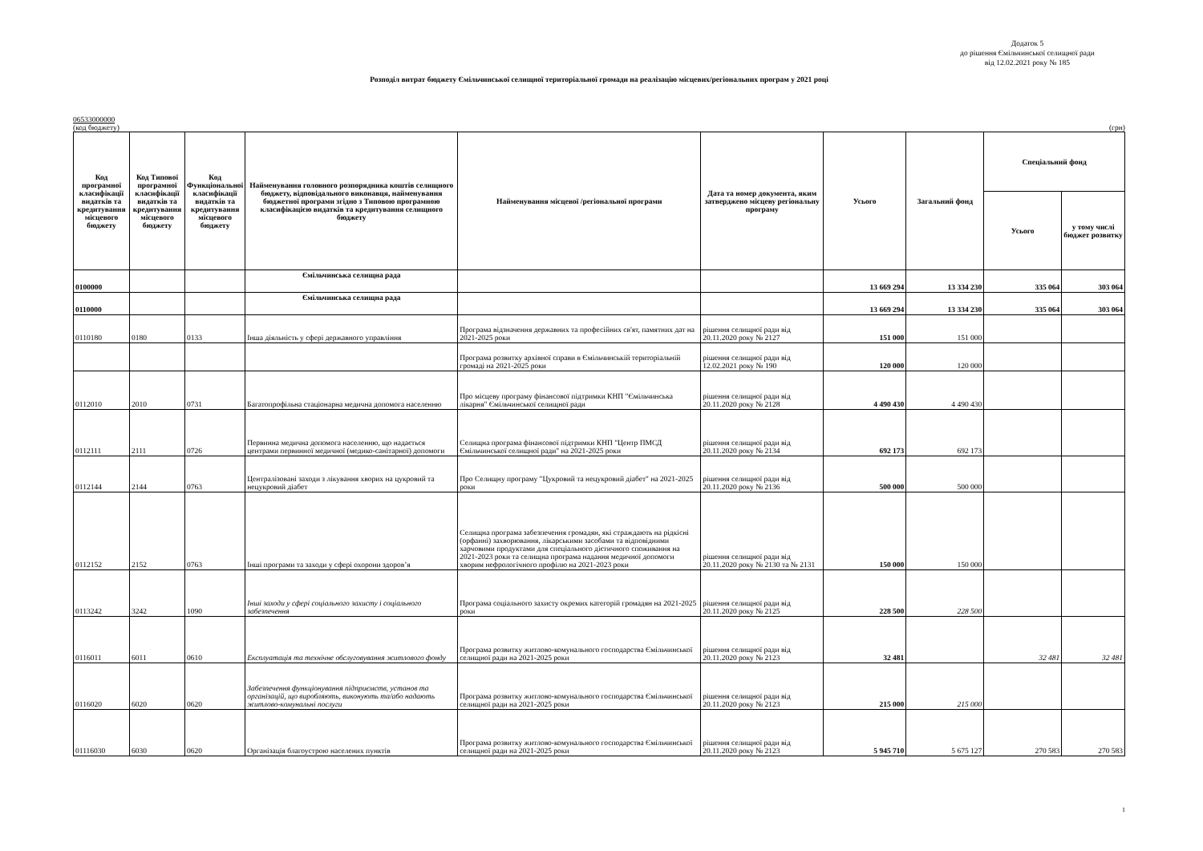Додаток 5
до рішення Ємільчинської селищної ради
від 12.02.2021 року № 185
Розподіл витрат бюджету Ємільчинської селищної територіальної громади на реалізацію місцевих/регіональних програм у 2021 році
06533000000
(код бюджету) (грн)
| Код програмної класифікації видатків та кредитування місцевого бюджету | Код Типової програмної класифікації видатків та кредитування місцевого бюджету | Код Функціональної класифікації видатків та кредитування місцевого бюджету | Найменування головного розпорядника коштів селищного бюджету, відповідального виконавця, найменування бюджетної програми згідно з Типовою програмною класифікацією видатків та кредитування селищного бюджету | Найменування місцевої /регіональної програми | Дата та номер документа, яким затверджено місцеву регіональну програму | Усього | Загальний фонд | Спеціальний фонд | |
| --- | --- | --- | --- | --- | --- | --- | --- | --- | --- |
| | | | | | | | | Усього | у тому числі бюджет розвитку |
| 0100000 | | | Ємільчинська селищна рада | | | 13 669 294 | 13 334 230 | 335 064 | 303 064 |
| 0110000 | | | Ємільчинська селищна рада | | | 13 669 294 | 13 334 230 | 335 064 | 303 064 |
| 0110180 | 0180 | 0133 | Інша діяльність у сфері державного управління | Програма відзначення державних та професійних св'ят, памятних дат на 2021-2025 роки | рішення селищної ради від 20.11.2020 року № 2127 | 151 000 | 151 000 | | |
| | | | | Програма розвитку архівної справи в Ємільчинській територіальній громаді на 2021-2025 роки | рішення селищної ради від 12.02.2021 року № 190 | 120 000 | 120 000 | | |
| 0112010 | 2010 | 0731 | Багатопрофільна стаціонарна медична допомога населенню | Про місцеву програму фінансової підтримки КНП "Ємільчинська лікарня" Ємільчинської селищної ради | рішення селищної ради від 20.11.2020 року № 2128 | 4 490 430 | 4 490 430 | | |
| 0112111 | 2111 | 0726 | Первинна медична допомога населенню, що надається центрами первинної медичної (медико-санітарної) допомоги | Селищна програма фінансової підтримки КНП "Центр ПМСД Ємільчинської селищної ради" на 2021-2025 роки | рішення селищної ради від 20.11.2020 року № 2134 | 692 173 | 692 173 | | |
| 0112144 | 2144 | 0763 | Централізовані заходи з лікування хворих на цукровий та нецукровий діабет | Про Селищну програму "Цукровий та нецукровий діабет" на 2021-2025 роки | рішення селищної ради від 20.11.2020 року № 2136 | 500 000 | 500 000 | | |
| 0112152 | 2152 | 0763 | Інші програми та заходи у сфері охорони здоров’я | Селищна програма забезпечення громадян, які страждають на рідкісні (орфанні) захворювання, лікарськими засобами та відповідними харчовими продуктами для спеціального дієтичного споживання на 2021-2023 роки та селищна програма надання медичної допомоги хворим нефрологічного профілю на 2021-2023 роки | рішення селищної ради від 20.11.2020 року № 2130 та № 2131 | 150 000 | 150 000 | | |
| 0113242 | 3242 | 1090 | Інші заходи у сфері соціального захисту і соціального забезпечення | Програма соціального захисту окремих категорій громадян на 2021-2025 роки | рішення селищної ради від 20.11.2020 року № 2125 | 228 500 | 228 500 | | |
| 0116011 | 6011 | 0610 | Експлуатація та технічне обслуговування житлового фонду | Програма розвитку житлово-комунального господарства Ємільчинської селищної ради на 2021-2025 роки | рішення селищної ради від 20.11.2020 року № 2123 | 32 481 | | 32 481 | 32 481 |
| 0116020 | 6020 | 0620 | Забезпечення функціонування підприємств, установ та організацій, що виробляють, виконують та/або надають житлово-комунальні послуги | Програма розвитку житлово-комунального господарства Ємільчинської селищної ради на 2021-2025 роки | рішення селищної ради від 20.11.2020 року № 2123 | 215 000 | 215 000 | | |
| 01116030 | 6030 | 0620 | Організація благоустрою населених пунктів | Програма розвитку житлово-комунального господарства Ємільчинської селищної ради на 2021-2025 роки | рішення селищної ради від 20.11.2020 року № 2123 | 5 945 710 | 5 675 127 | 270 583 | 270 583 |
1